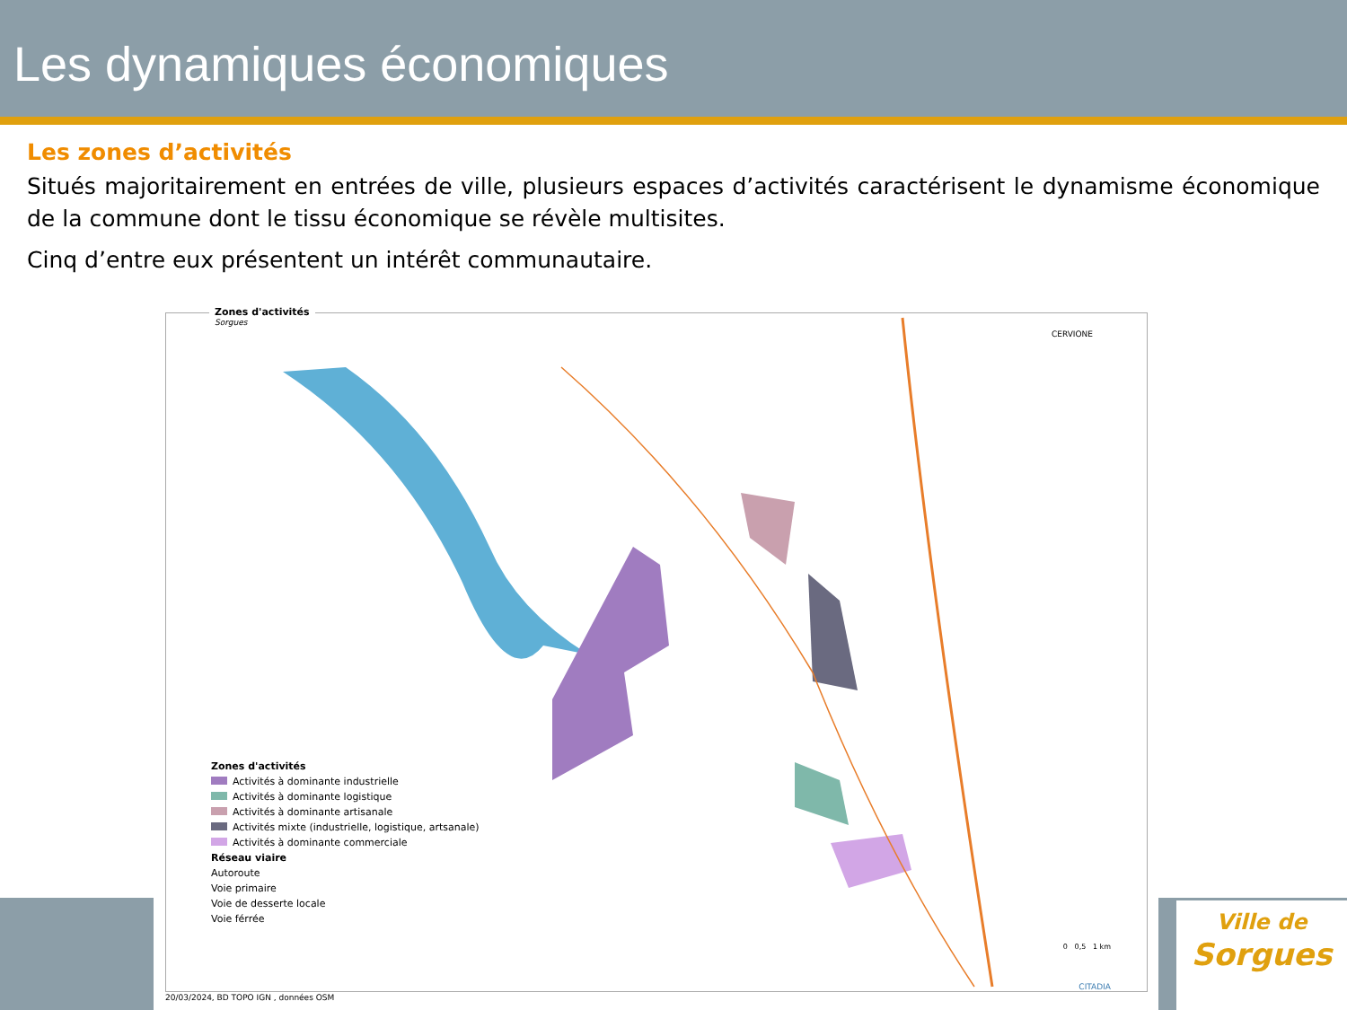Les dynamiques économiques
Les zones d’activités
Situés majoritairement en entrées de ville, plusieurs espaces d’activités caractérisent le dynamisme économique de la commune dont le tissu économique se révèle multisites.
Cinq d’entre eux présentent un intérêt communautaire.
Zones d'activités
Sorgues
CERVIONE
Zones d'activités
Activités à dominante industrielle
Activités à dominante logistique
Activités à dominante artisanale
Activités mixte (industrielle, logistique, artsanale)
Activités à dominante commerciale
Réseau viaire
Autoroute
Voie primaire
Voie de desserte locale
Voie férrée
0 0,5 1 km
CITADIA
20/03/2024, BD TOPO IGN , données OSM
Ville de
Sorgues